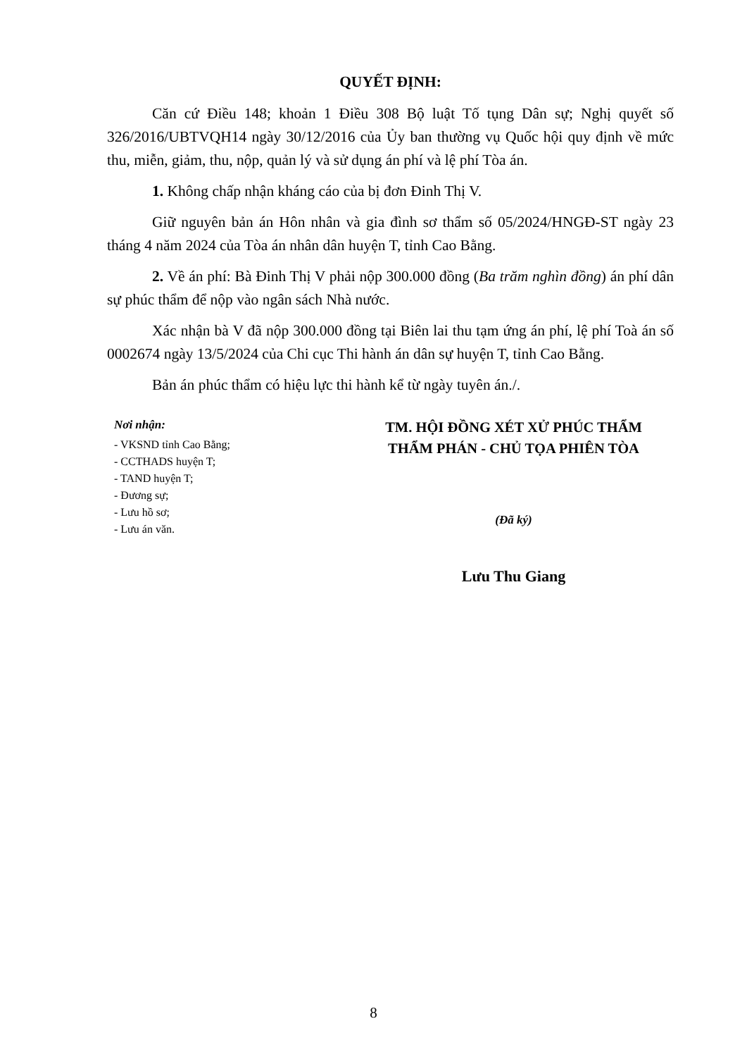QUYẾT ĐỊNH:
Căn cứ Điều 148; khoản 1 Điều 308 Bộ luật Tố tụng Dân sự; Nghị quyết số 326/2016/UBTVQH14 ngày 30/12/2016 của Ủy ban thường vụ Quốc hội quy định về mức thu, miễn, giảm, thu, nộp, quản lý và sử dụng án phí và lệ phí Tòa án.
1. Không chấp nhận kháng cáo của bị đơn Đinh Thị V.
Giữ nguyên bản án Hôn nhân và gia đình sơ thẩm số 05/2024/HNGĐ-ST ngày 23 tháng 4 năm 2024 của Tòa án nhân dân huyện T, tỉnh Cao Bằng.
2. Về án phí: Bà Đinh Thị V phải nộp 300.000 đồng (Ba trăm nghìn đồng) án phí dân sự phúc thẩm để nộp vào ngân sách Nhà nước.
Xác nhận bà V đã nộp 300.000 đồng tại Biên lai thu tạm ứng án phí, lệ phí Toà án số 0002674 ngày 13/5/2024 của Chi cục Thi hành án dân sự huyện T, tỉnh Cao Bằng.
Bản án phúc thẩm có hiệu lực thi hành kể từ ngày tuyên án./.
Nơi nhận:
- VKSND tỉnh Cao Bằng;
- CCTHADS huyện T;
- TAND huyện T;
- Đương sự;
- Lưu hồ sơ;
- Lưu án văn.
TM. HỘI ĐỒNG XÉT XỬ PHÚC THẨM
THẨM PHÁN - CHỦ TỌA PHIÊN TÒA
(Đã ký)
Lưu Thu Giang
8